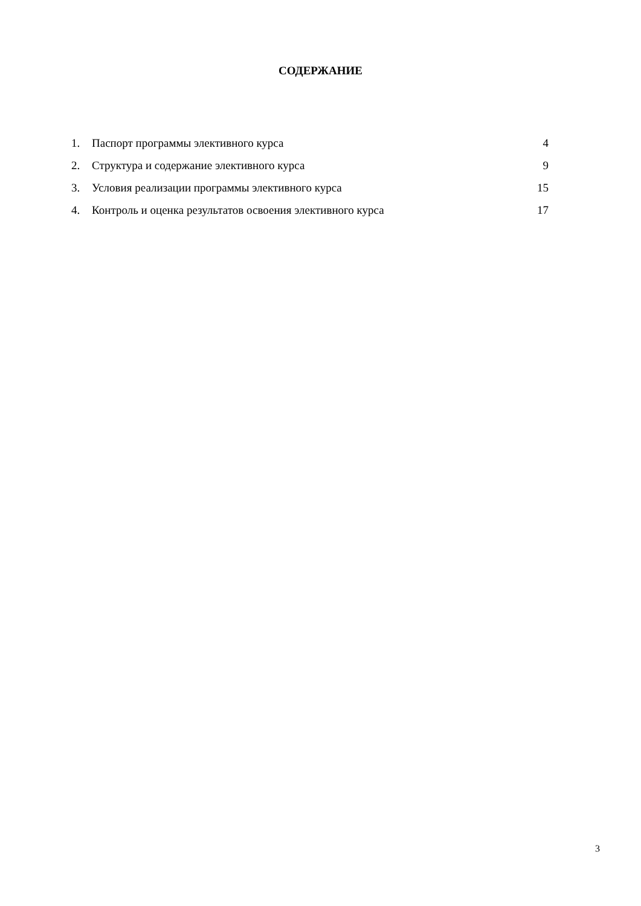СОДЕРЖАНИЕ
1. Паспорт программы элективного курса 4
2. Структура и содержание элективного курса 9
3. Условия реализации программы элективного курса 15
4. Контроль и оценка результатов освоения элективного курса 17
3